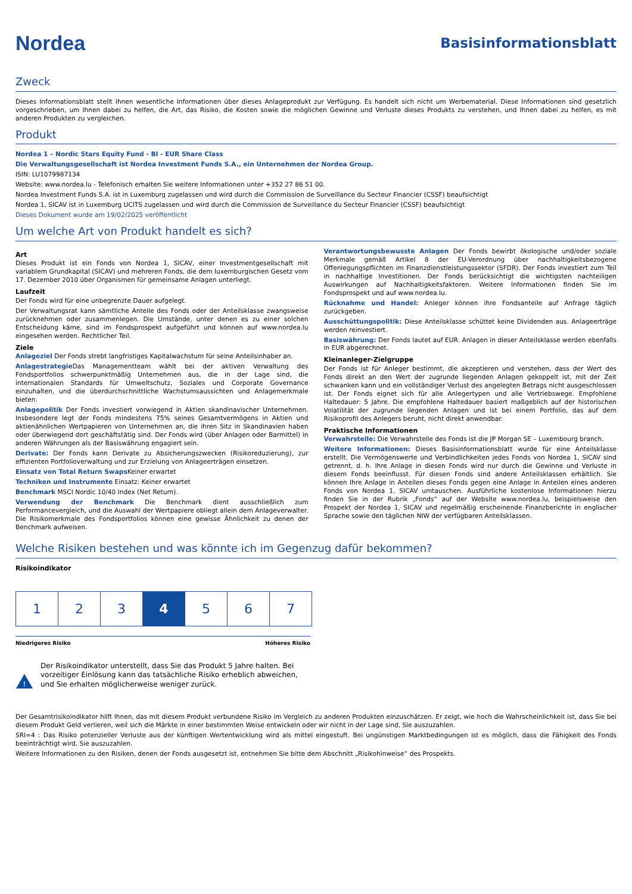Nordea
Basisinformationsblatt
Zweck
Dieses Informationsblatt stellt Ihnen wesentliche Informationen über dieses Anlageprodukt zur Verfügung. Es handelt sich nicht um Werbematerial. Diese Informationen sind gesetzlich vorgeschrieben, um Ihnen dabei zu helfen, die Art, das Risiko, die Kosten sowie die möglichen Gewinne und Verluste dieses Produkts zu verstehen, und Ihnen dabei zu helfen, es mit anderen Produkten zu vergleichen.
Produkt
Nordea 1 – Nordic Stars Equity Fund - BI - EUR Share Class
Die Verwaltungsgesellschaft ist Nordea Investment Funds S.A., ein Unternehmen der Nordea Group.
ISIN: LU1079987134
Website: www.nordea.lu - Telefonisch erhalten Sie weitere Informationen unter +352 27 86 51 00.
Nordea Investment Funds S.A. ist in Luxemburg zugelassen und wird durch die Commission de Surveillance du Secteur Financier (CSSF) beaufsichtigt
Nordea 1, SICAV ist in Luxemburg UCITS zugelassen und wird durch die Commission de Surveillance du Secteur Financier (CSSF) beaufsichtigt
Dieses Dokument wurde am 19/02/2025 veröffentlicht
Um welche Art von Produkt handelt es sich?
Art
Dieses Produkt ist ein Fonds von Nordea 1, SICAV, einer Investmentgesellschaft mit variablem Grundkapital (SICAV) und mehreren Fonds, die dem luxemburgischen Gesetz vom 17. Dezember 2010 über Organismen für gemeinsame Anlagen unterliegt.
Laufzeit
Der Fonds wird für eine unbegrenzte Dauer aufgelegt.
Der Verwaltungsrat kann sämtliche Anteile des Fonds oder der Anteilsklasse zwangsweise zurücknehmen oder zusammenlegen. Die Umstände, unter denen es zu einer solchen Entscheidung käme, sind im Fondsprospekt aufgeführt und können auf www.nordea.lu eingesehen werden. Rechtlicher Teil.
Ziele
Anlageziel Der Fonds strebt langfristiges Kapitalwachstum für seine Anteilsinhaber an.
Anlagestrategie Das Managementteam wählt bei der aktiven Verwaltung des Fondsportfolios schwerpunktmäßig Unternehmen aus, die in der Lage sind, die internationalen Standards für Umweltschutz, Soziales und Corporate Governance einzuhalten, und die überdurchschnittliche Wachstumsaussichten und Anlagemerkmale bieten.
Anlagepolitik Der Fonds investiert vorwiegend in Aktien skandinavischer Unternehmen. Insbesondere legt der Fonds mindestens 75% seines Gesamtvermögens in Aktien und aktienähnlichen Wertpapieren von Unternehmen an, die ihren Sitz in Skandinavien haben oder überwiegend dort geschäftstätig sind. Der Fonds wird (über Anlagen oder Barmittel) in anderen Währungen als der Basiswährung engagiert sein.
Derivate: Der Fonds kann Derivate zu Absicherungszwecken (Risikoreduzierung), zur effizienten Portfolioverwaltung und zur Erzielung von Anlageerträgen einsetzen.
Einsatz von Total Return Swaps Keiner erwartet
Techniken und Instrumente Einsatz: Keiner erwartet
Benchmark MSCI Nordic 10/40 Index (Net Return).
Verwendung der Benchmark Die Benchmark dient ausschließlich zum Performancevergleich, und die Auswahl der Wertpapiere obliegt allein dem Anlageverwalter. Die Risikomerkmale des Fondsportfolios können eine gewisse Ähnlichkeit zu denen der Benchmark aufweisen.
Verantwortungsbewusste Anlagen Der Fonds bewirbt ökologische und/oder soziale Merkmale gemäß Artikel 8 der EU-Verordnung über nachhaltigkeitsbezogene Offenlegungspflichten im Finanzdienstleistungssektor (SFDR). Der Fonds investiert zum Teil in nachhaltige Investitionen. Der Fonds berücksichtigt die wichtigsten nachteiligen Auswirkungen auf Nachhaltigkeitsfaktoren. Weitere Informationen finden Sie im Fondsprospekt und auf www.nordea.lu.
Rücknahme und Handel: Anleger können ihre Fondsanteile auf Anfrage täglich zurückgeben.
Ausschüttungspolitik: Diese Anteilsklasse schüttet keine Dividenden aus. Anlageerträge werden reinvestiert.
Basiswährung: Der Fonds lautet auf EUR. Anlagen in dieser Anteilsklasse werden ebenfalls in EUR abgerechnet.
Kleinanleger-Zielgruppe
Der Fonds ist für Anleger bestimmt, die akzeptieren und verstehen, dass der Wert des Fonds direkt an den Wert der zugrunde liegenden Anlagen gekoppelt ist, mit der Zeit schwanken kann und ein vollständiger Verlust des angelegten Betrags nicht ausgeschlossen ist. Der Fonds eignet sich für alle Anlegertypen und alle Vertriebswege. Empfohlene Haltedauer: 5 Jahre. Die empfohlene Haltedauer basiert maßgeblich auf der historischen Volatilität der zugrunde liegenden Anlagen und ist bei einem Portfolio, das auf dem Risikoprofil des Anlegers beruht, nicht direkt anwendbar.
Praktische Informationen
Verwahrstelle: Die Verwahrstelle des Fonds ist die JP Morgan SE – Luxembourg branch.
Weitere Informationen: Dieses Basisinformationsblatt wurde für eine Anteilsklasse erstellt. Die Vermögenswerte und Verbindlichkeiten jedes Fonds von Nordea 1, SICAV sind getrennt, d. h. Ihre Anlage in diesen Fonds wird nur durch die Gewinne und Verluste in diesem Fonds beeinflusst. Für diesen Fonds sind andere Anteilsklassen erhältlich. Sie können Ihre Anlage in Anteilen dieses Fonds gegen eine Anlage in Anteilen eines anderen Fonds von Nordea 1, SICAV umtauschen. Ausführliche kostenlose Informationen hierzu finden Sie in der Rubrik „Fonds“ auf der Website www.nordea.lu, beispielsweise den Prospekt der Nordea 1, SICAV und regelmäßig erscheinende Finanzberichte in englischer Sprache sowie den täglichen NIW der verfügbaren Anteilsklassen.
Welche Risiken bestehen und was könnte ich im Gegenzug dafür bekommen?
Risikoindikator
| 1 | 2 | 3 | 4 | 5 | 6 | 7 |
Niedrigeres Risiko Höheres Risiko
!
Der Risikoindikator unterstellt, dass Sie das Produkt 5 Jahre halten. Bei vorzeitiger Einlösung kann das tatsächliche Risiko erheblich abweichen, und Sie erhalten möglicherweise weniger zurück.
Der Gesamtrisikoindikator hilft Ihnen, das mit diesem Produkt verbundene Risiko im Vergleich zu anderen Produkten einzuschätzen. Er zeigt, wie hoch die Wahrscheinlichkeit ist, dass Sie bei diesem Produkt Geld verlieren, weil sich die Märkte in einer bestimmten Weise entwickeln oder wir nicht in der Lage sind, Sie auszuzahlen.
SRI=4 : Das Risiko potenzieller Verluste aus der künftigen Wertentwicklung wird als mittel eingestuft. Bei ungünstigen Marktbedingungen ist es möglich, dass die Fähigkeit des Fonds beeinträchtigt wird, Sie auszuzahlen.
Weitere Informationen zu den Risiken, denen der Fonds ausgesetzt ist, entnehmen Sie bitte dem Abschnitt „Risikohinweise“ des Prospekts.